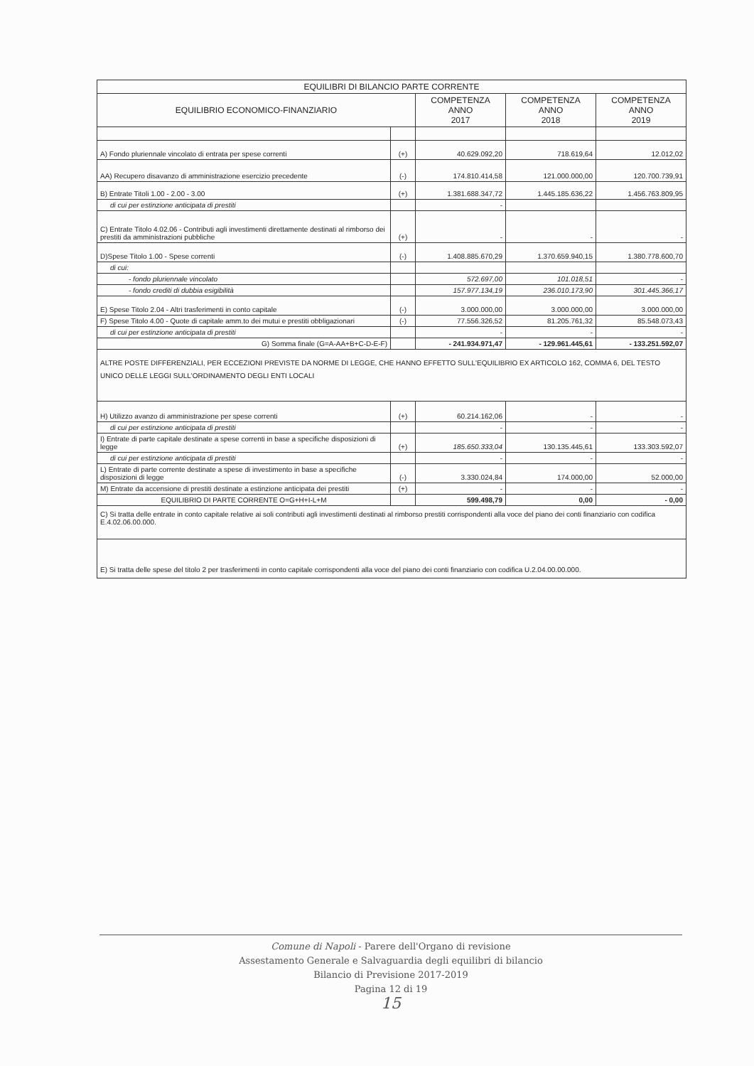| EQUILIBRI DI BILANCIO PARTE CORRENTE | | | | |
| --- | --- | --- | --- | --- |
| EQUILIBRIO ECONOMICO-FINANZIARIO | | COMPETENZA ANNO 2017 | COMPETENZA ANNO 2018 | COMPETENZA ANNO 2019 |
| A) Fondo pluriennale vincolato di entrata per spese correnti | (+) | 40.629.092,20 | 718.619,64 | 12.012,02 |
| AA) Recupero disavanzo di amministrazione esercizio precedente | (-) | 174.810.414,58 | 121.000.000,00 | 120.700.739,91 |
| B) Entrate Titoli 1.00 - 2.00 - 3.00 | (+) | 1.381.688.347,72 | 1.445.185.636,22 | 1.456.763.809,95 |
| di cui per estinzione anticipata di prestiti | | - | | |
| C) Entrate Titolo 4.02.06 - Contributi agli investimenti direttamente destinati al rimborso dei prestiti da amministrazioni pubbliche | (+) | - | - | - |
| D)Spese Titolo 1.00 - Spese correnti | (-) | 1.408.885.670,29 | 1.370.659.940,15 | 1.380.778.600,70 |
| di cui: | | | | |
| - fondo pluriennale vincolato | | 572.697,00 | 101.018,51 | - |
| - fondo crediti di dubbia esigibilità | | 157.977.134,19 | 236.010.173,90 | 301.445.366,17 |
| E) Spese Titolo 2.04 - Altri trasferimenti in conto capitale | (-) | 3.000.000,00 | 3.000.000,00 | 3.000.000,00 |
| F) Spese Titolo 4.00 - Quote di capitale amm.to dei mutui e prestiti obbligazionari | (-) | 77.556.326,52 | 81.205.761,32 | 85.548.073,43 |
| di cui per estinzione anticipata di prestiti | | - | - | - |
| G) Somma finale (G=A-AA+B+C-D-E-F) | | - 241.934.971,47 | - 129.961.445,61 | - 133.251.592,07 |
| ALTRE POSTE DIFFERENZIALI, PER ECCEZIONI PREVISTE DA NORME DI LEGGE, CHE HANNO EFFETTO SULL'EQUILIBRIO EX ARTICOLO 162, COMMA 6, DEL TESTO UNICO DELLE LEGGI SULL'ORDINAMENTO DEGLI ENTI LOCALI | | | | |
| H) Utilizzo avanzo di amministrazione per spese correnti | (+) | 60.214.162,06 | - | - |
| di cui per estinzione anticipata di prestiti | | - | - | - |
| I) Entrate di parte capitale destinate a spese correnti in base a specifiche disposizioni di legge | (+) | 185.650.333,04 | 130.135.445,61 | 133.303.592,07 |
| di cui per estinzione anticipata di prestiti | | - | - | - |
| L) Entrate di parte corrente destinate a spese di investimento in base a specifiche disposizioni di legge | (-) | 3.330.024,84 | 174.000,00 | 52.000,00 |
| M) Entrate da accensione di prestiti destinate a estinzione anticipata dei prestiti | (+) | - | - | - |
| EQUILIBRIO DI PARTE CORRENTE O=G+H+I-L+M | | 599.498,79 | 0,00 | - 0,00 |
| C) Si tratta delle entrate in conto capitale relative ai soli contributi agli investimenti destinati al rimborso prestiti corrispondenti alla voce del piano dei conti finanziario con codifica E.4.02.06.00.000. | | | | |
| E) Si tratta delle spese del titolo 2 per trasferimenti in conto capitale corrispondenti alla voce del piano dei conti finanziario con codifica U.2.04.00.00.000. | | | | |
Comune di Napoli - Parere dell'Organo di revisione
Assestamento Generale e Salvaguardia degli equilibri di bilancio
Bilancio di Previsione 2017-2019
Pagina 12 di 19
15